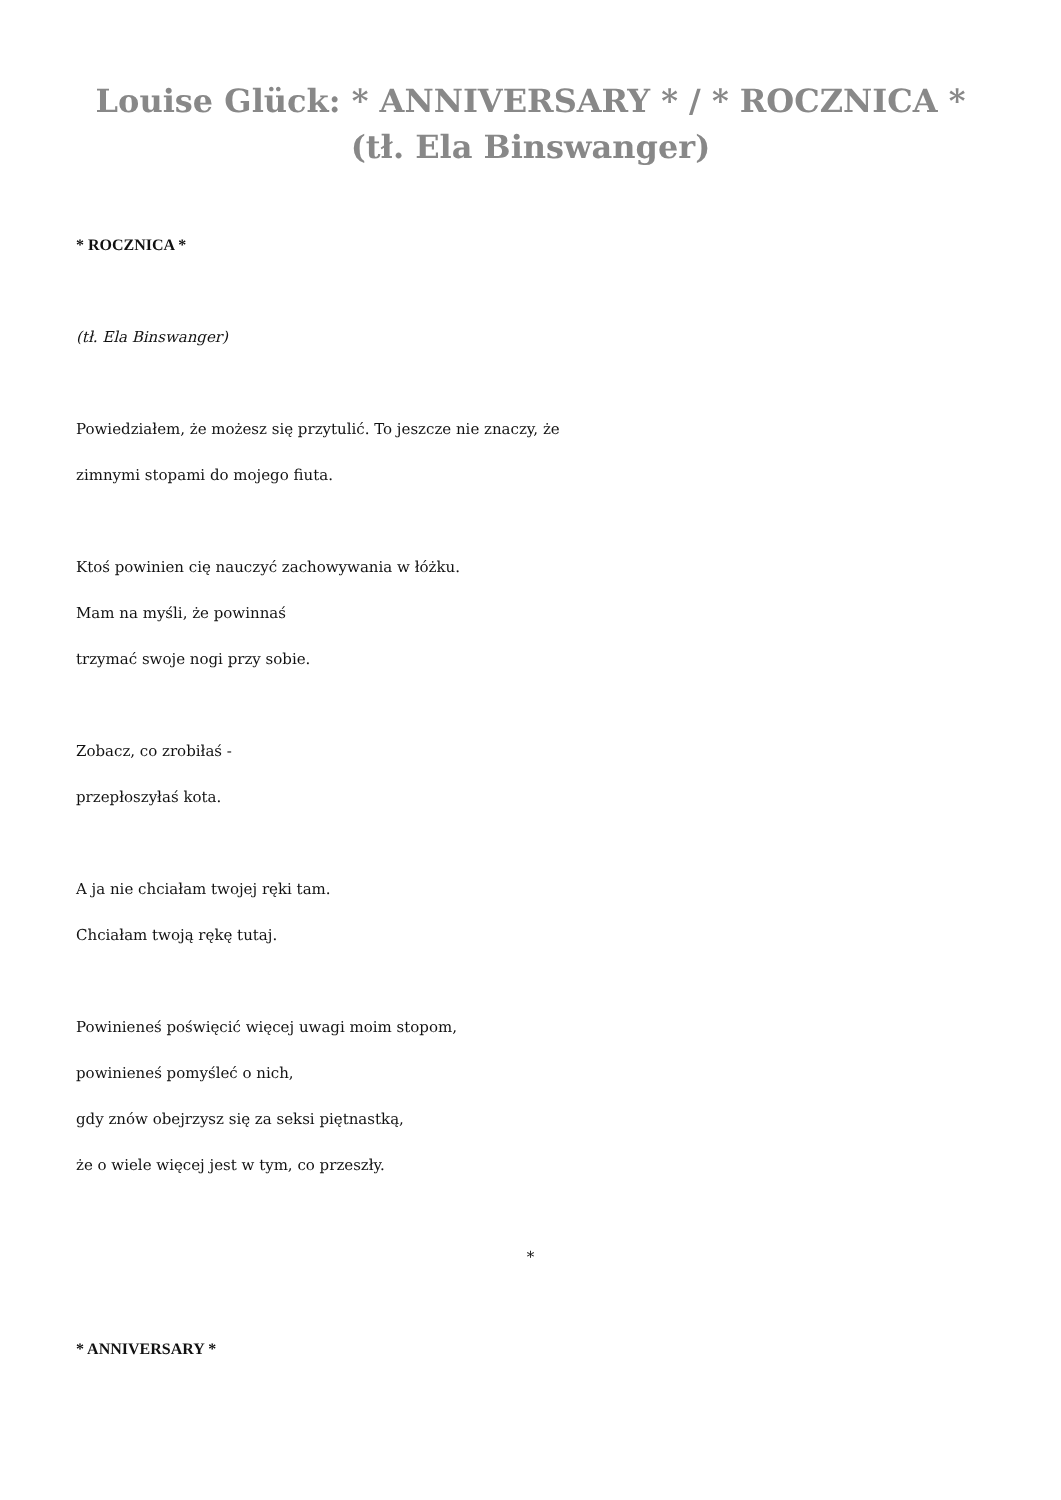Louise Glück: * ANNIVERSARY * / * ROCZNICA * (tł. Ela Binswanger)
* ROCZNICA *
(tł. Ela Binswanger)
Powiedziałem, że możesz się przytulić. To jeszcze nie znaczy, że
zimnymi stopami do mojego fiuta.
Ktoś powinien cię nauczyć zachowywania w łóżku.
Mam na myśli, że powinnaś
trzymać swoje nogi przy sobie.
Zobacz, co zrobiłaś -
przepłoszyłaś kota.
A ja nie chciałam twojej ręki tam.
Chciałam twoją rękę tutaj.
Powinieneś poświęcić więcej uwagi moim stopom,
powinieneś pomyśleć o nich,
gdy znów obejrzysz się za seksi piętnastką,
że o wiele więcej jest w tym, co przeszły.
*
* ANNIVERSARY *